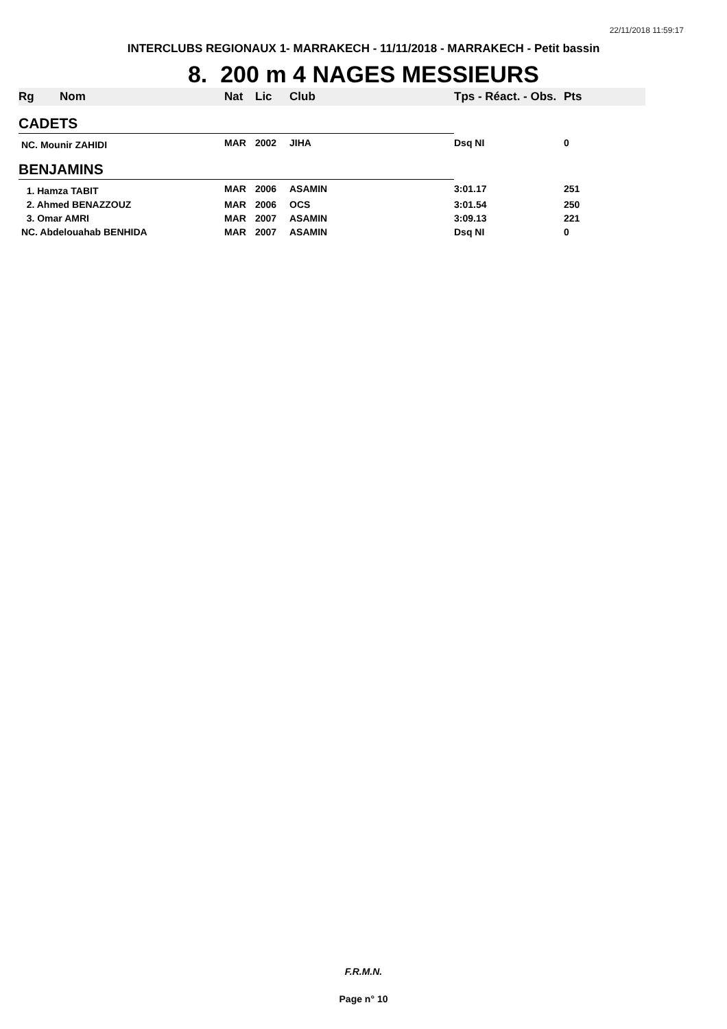22/11/2018 11:59:17
INTERCLUBS REGIONAUX 1- MARRAKECH - 11/11/2018 - MARRAKECH - Petit bassin
8. 200 m 4 NAGES MESSIEURS
| Rg | Nom | Nat | Lic | Club | Tps - Réact. - Obs. | Pts |
| --- | --- | --- | --- | --- | --- | --- |
| CADETS | | | | | | |
| NC. Mounir ZAHIDI | | MAR | 2002 | JIHA | Dsq NI | 0 |
| BENJAMINS | | | | | | |
| 1. Hamza TABIT | | MAR | 2006 | ASAMIN | 3:01.17 | 251 |
| 2. Ahmed BENAZZOUZ | | MAR | 2006 | OCS | 3:01.54 | 250 |
| 3. Omar AMRI | | MAR | 2007 | ASAMIN | 3:09.13 | 221 |
| NC. Abdelouahab BENHIDA | | MAR | 2007 | ASAMIN | Dsq NI | 0 |
F.R.M.N.
Page n° 10